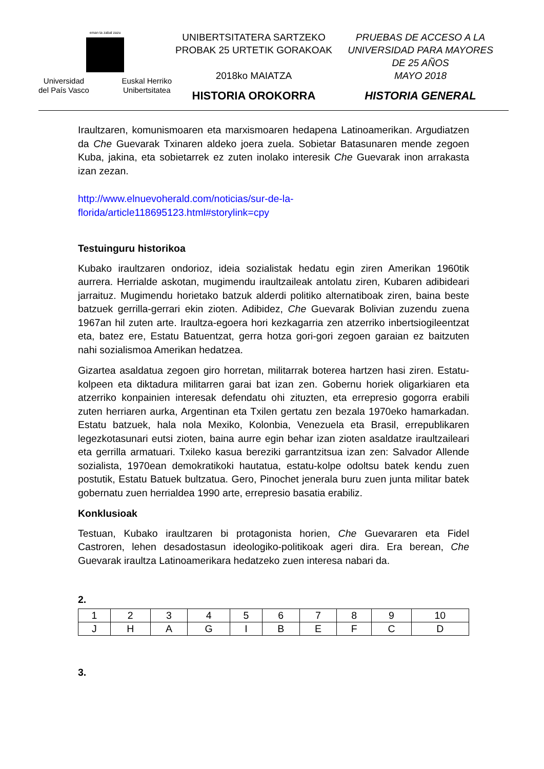eman ta zabal zazu
Universidad
del País Vasco Euskal Herriko
Unibertsitatea
UNIBERTSITATERA SARTZEKO
PROBAK 25 URTETIK GORAKOAK
2018ko MAIATZA
HISTORIA OROKORRA
PRUEBAS DE ACCESO A LA
UNIVERSIDAD PARA MAYORES
DE 25 AÑOS
MAYO 2018
HISTORIA GENERAL
Iraultzaren, komunismoaren eta marxismoaren hedapena Latinoamerikan. Argudiatzen da Che Guevarak Txinaren aldeko joera zuela. Sobietar Batasunaren mende zegoen Kuba, jakina, eta sobietarrek ez zuten inolako interesik Che Guevarak inon arrakasta izan zezan.
http://www.elnuevoherald.com/noticias/sur-de-la-
florida/article118695123.html#storylink=cpy
Testuinguru historikoa
Kubako iraultzaren ondorioz, ideia sozialistak hedatu egin ziren Amerikan 1960tik aurrera. Herrialde askotan, mugimendu iraultzaileak antolatu ziren, Kubaren adibideari jarraituz. Mugimendu horietako batzuk alderdi politiko alternatiboak ziren, baina beste batzuek gerrilla-gerrari ekin zioten. Adibidez, Che Guevarak Bolivian zuzendu zuena 1967an hil zuten arte. Iraultza-egoera hori kezkagarria zen atzerriko inbertsiogileentzat eta, batez ere, Estatu Batuentzat, gerra hotza gori-gori zegoen garaian ez baitzuten nahi sozialismoa Amerikan hedatzea.
Gizartea asaldatua zegoen giro horretan, militarrak boterea hartzen hasi ziren. Estatu-kolpeen eta diktadura militarren garai bat izan zen. Gobernu horiek oligarkiaren eta atzerriko konpainien interesak defendatu ohi zituzten, eta errepresio gogorra erabili zuten herriaren aurka, Argentinan eta Txilen gertatu zen bezala 1970eko hamarkadan. Estatu batzuek, hala nola Mexiko, Kolonbia, Venezuela eta Brasil, errepublikaren legezkotasunari eutsi zioten, baina aurre egin behar izan zioten asaldatze iraultzaileari eta gerrilla armatuari. Txileko kasua bereziki garrantzitsua izan zen: Salvador Allende sozialista, 1970ean demokratikoki hautatua, estatu-kolpe odoltsu batek kendu zuen postutik, Estatu Batuek bultzatua. Gero, Pinochet jenerala buru zuen junta militar batek gobernatu zuen herrialdea 1990 arte, errepresio basatia erabiliz.
Konklusioak
Testuan, Kubako iraultzaren bi protagonista horien, Che Guevararen eta Fidel Castroren, lehen desadostasun ideologiko-politikoak ageri dira. Era berean, Che Guevarak iraultza Latinoamerikara hedatzeko zuen interesa nabari da.
2.
| 1 | 2 | 3 | 4 | 5 | 6 | 7 | 8 | 9 | 10 |
| J | H | A | G | I | B | E | F | C | D |
3.